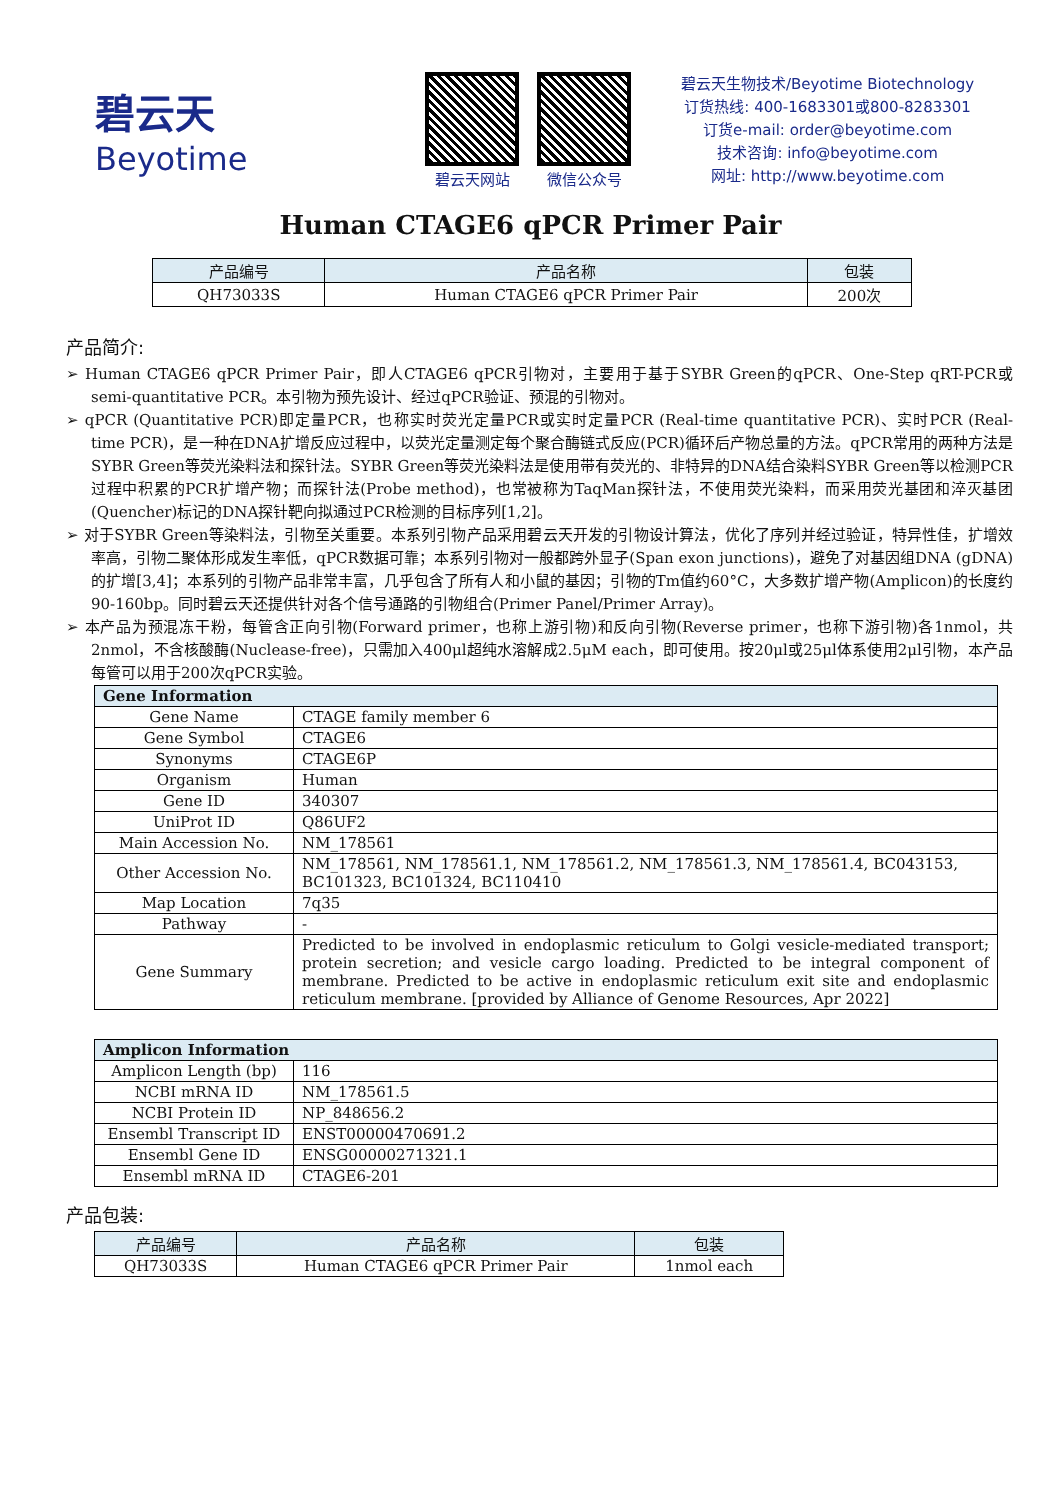碧云天
Beyotime
碧云天网站 微信公众号
碧云天生物技术/Beyotime Biotechnology
订货热线: 400-1683301或800-8283301
订货e-mail: order@beyotime.com
技术咨询: info@beyotime.com
网址: http://www.beyotime.com
Human CTAGE6 qPCR Primer Pair
| 产品编号 | 产品名称 | 包装 |
| --- | --- | --- |
| QH73033S | Human CTAGE6 qPCR Primer Pair | 200次 |
产品简介:
➢ Human CTAGE6 qPCR Primer Pair，即人CTAGE6 qPCR引物对，主要用于基于SYBR Green的qPCR、One-Step qRT-PCR或semi-quantitative PCR。本引物为预先设计、经过qPCR验证、预混的引物对。
➢ qPCR (Quantitative PCR)即定量PCR，也称实时荧光定量PCR或实时定量PCR (Real-time quantitative PCR)、实时PCR (Real-time PCR)，是一种在DNA扩增反应过程中，以荧光定量测定每个聚合酶链式反应(PCR)循环后产物总量的方法。qPCR常用的两种方法是SYBR Green等荧光染料法和探针法。SYBR Green等荧光染料法是使用带有荧光的、非特异的DNA结合染料SYBR Green等以检测PCR过程中积累的PCR扩增产物；而探针法(Probe method)，也常被称为TaqMan探针法，不使用荧光染料，而采用荧光基团和淬灭基团(Quencher)标记的DNA探针靶向拟通过PCR检测的目标序列[1,2]。
➢ 对于SYBR Green等染料法，引物至关重要。本系列引物产品采用碧云天开发的引物设计算法，优化了序列并经过验证，特异性佳，扩增效率高，引物二聚体形成发生率低，qPCR数据可靠；本系列引物对一般都跨外显子(Span exon junctions)，避免了对基因组DNA (gDNA)的扩增[3,4]；本系列的引物产品非常丰富，几乎包含了所有人和小鼠的基因；引物的Tm值约60°C，大多数扩增产物(Amplicon)的长度约90-160bp。同时碧云天还提供针对各个信号通路的引物组合(Primer Panel/Primer Array)。
➢ 本产品为预混冻干粉，每管含正向引物(Forward primer，也称上游引物)和反向引物(Reverse primer，也称下游引物)各1nmol，共2nmol，不含核酸酶(Nuclease-free)，只需加入400μl超纯水溶解成2.5μM each，即可使用。按20μl或25μl体系使用2μl引物，本产品每管可以用于200次qPCR实验。
| Gene Information | |
| --- | --- |
| Gene Name | CTAGE family member 6 |
| Gene Symbol | CTAGE6 |
| Synonyms | CTAGE6P |
| Organism | Human |
| Gene ID | 340307 |
| UniProt ID | Q86UF2 |
| Main Accession No. | NM_178561 |
| Other Accession No. | NM_178561, NM_178561.1, NM_178561.2, NM_178561.3, NM_178561.4, BC043153, BC101323, BC101324, BC110410 |
| Map Location | 7q35 |
| Pathway | - |
| Gene Summary | Predicted to be involved in endoplasmic reticulum to Golgi vesicle-mediated transport; protein secretion; and vesicle cargo loading. Predicted to be integral component of membrane. Predicted to be active in endoplasmic reticulum exit site and endoplasmic reticulum membrane. [provided by Alliance of Genome Resources, Apr 2022] |
| Amplicon Information | |
| --- | --- |
| Amplicon Length (bp) | 116 |
| NCBI mRNA ID | NM_178561.5 |
| NCBI Protein ID | NP_848656.2 |
| Ensembl Transcript ID | ENST00000470691.2 |
| Ensembl Gene ID | ENSG00000271321.1 |
| Ensembl mRNA ID | CTAGE6-201 |
产品包装:
| 产品编号 | 产品名称 | 包装 |
| --- | --- | --- |
| QH73033S | Human CTAGE6 qPCR Primer Pair | 1nmol each |